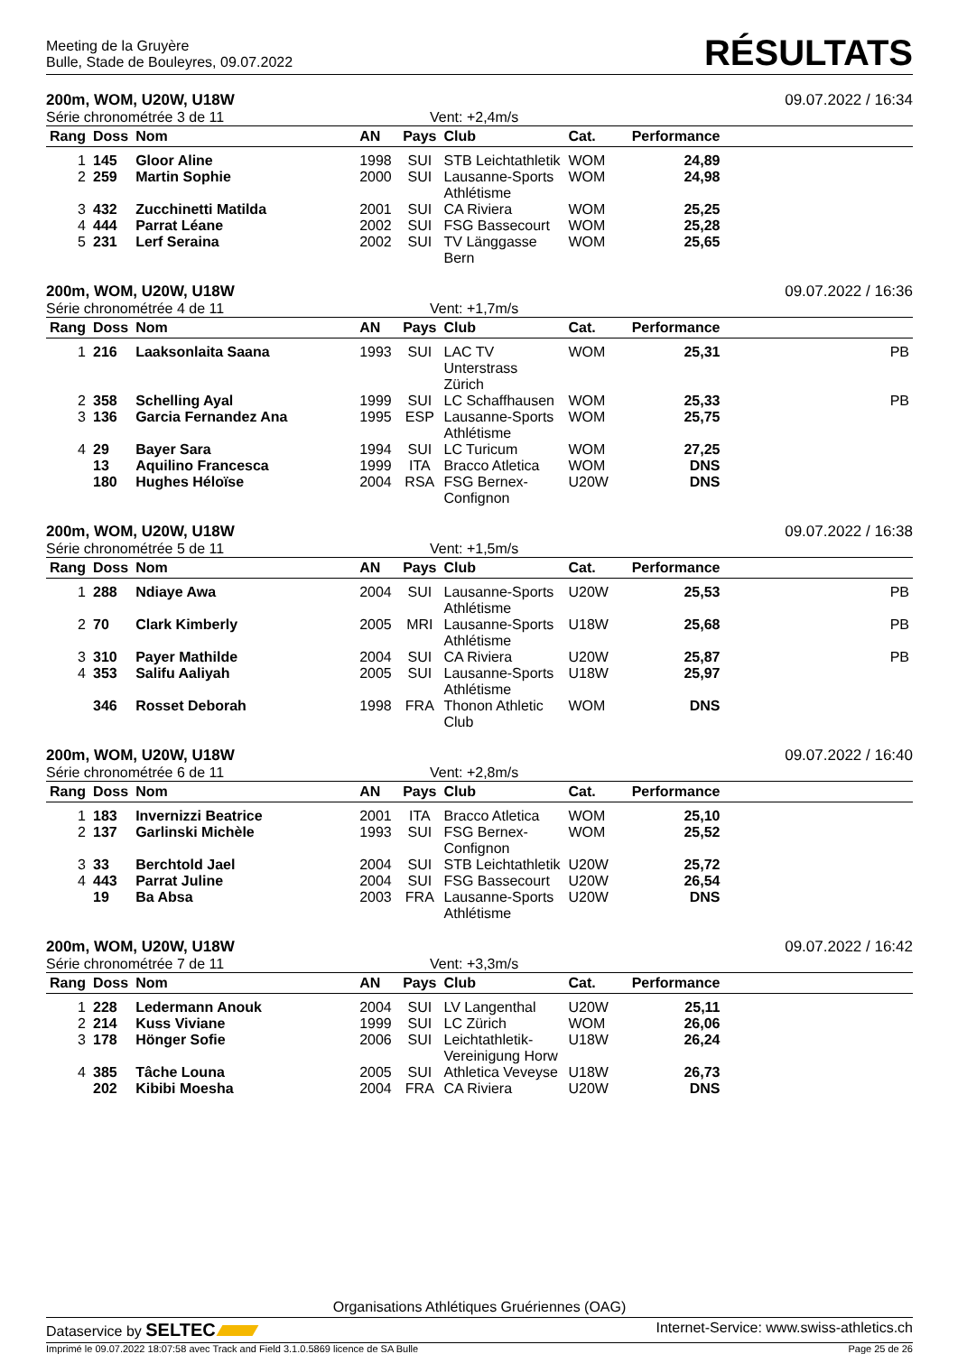Meeting de la Gruyère
Bulle, Stade de Bouleyres, 09.07.2022
RÉSULTATS
200m, WOM, U20W, U18W 09.07.2022 / 16:34
Série chronométrée 3 de 11 Vent: +2,4m/s
| Rang | Doss | Nom | AN | Pays | Club | Cat. | Performance | |
| --- | --- | --- | --- | --- | --- | --- | --- | --- |
| 1 | 145 | Gloor Aline | 1998 | SUI | STB Leichtathletik | WOM | 24,89 | |
| 2 | 259 | Martin Sophie | 2000 | SUI | Lausanne-Sports Athlétisme | WOM | 24,98 | |
| 3 | 432 | Zucchinetti Matilda | 2001 | SUI | CA Riviera | WOM | 25,25 | |
| 4 | 444 | Parrat Léane | 2002 | SUI | FSG Bassecourt | WOM | 25,28 | |
| 5 | 231 | Lerf Seraina | 2002 | SUI | TV Länggasse Bern | WOM | 25,65 | |
200m, WOM, U20W, U18W 09.07.2022 / 16:36
Série chronométrée 4 de 11 Vent: +1,7m/s
| Rang | Doss | Nom | AN | Pays | Club | Cat. | Performance | |
| --- | --- | --- | --- | --- | --- | --- | --- | --- |
| 1 | 216 | Laaksonlaita Saana | 1993 | SUI | LAC TV Unterstrass Zürich | WOM | 25,31 | PB |
| 2 | 358 | Schelling Ayal | 1999 | SUI | LC Schaffhausen | WOM | 25,33 | PB |
| 3 | 136 | Garcia Fernandez Ana | 1995 | ESP | Lausanne-Sports Athlétisme | WOM | 25,75 | |
| 4 | 29 | Bayer Sara | 1994 | SUI | LC Turicum | WOM | 27,25 | |
| | 13 | Aquilino Francesca | 1999 | ITA | Bracco Atletica | WOM | DNS | |
| | 180 | Hughes Héloïse | 2004 | RSA | FSG Bernex-Confignon | U20W | DNS | |
200m, WOM, U20W, U18W 09.07.2022 / 16:38
Série chronométrée 5 de 11 Vent: +1,5m/s
| Rang | Doss | Nom | AN | Pays | Club | Cat. | Performance | |
| --- | --- | --- | --- | --- | --- | --- | --- | --- |
| 1 | 288 | Ndiaye Awa | 2004 | SUI | Lausanne-Sports Athlétisme | U20W | 25,53 | PB |
| 2 | 70 | Clark Kimberly | 2005 | MRI | Lausanne-Sports Athlétisme | U18W | 25,68 | PB |
| 3 | 310 | Payer Mathilde | 2004 | SUI | CA Riviera | U20W | 25,87 | PB |
| 4 | 353 | Salifu Aaliyah | 2005 | SUI | Lausanne-Sports Athlétisme | U18W | 25,97 | |
| | 346 | Rosset Deborah | 1998 | FRA | Thonon Athletic Club | WOM | DNS | |
200m, WOM, U20W, U18W 09.07.2022 / 16:40
Série chronométrée 6 de 11 Vent: +2,8m/s
| Rang | Doss | Nom | AN | Pays | Club | Cat. | Performance | |
| --- | --- | --- | --- | --- | --- | --- | --- | --- |
| 1 | 183 | Invernizzi Beatrice | 2001 | ITA | Bracco Atletica | WOM | 25,10 | |
| 2 | 137 | Garlinski Michèle | 1993 | SUI | FSG Bernex-Confignon | WOM | 25,52 | |
| 3 | 33 | Berchtold Jael | 2004 | SUI | STB Leichtathletik | U20W | 25,72 | |
| 4 | 443 | Parrat Juline | 2004 | SUI | FSG Bassecourt | U20W | 26,54 | |
| | 19 | Ba Absa | 2003 | FRA | Lausanne-Sports Athlétisme | U20W | DNS | |
200m, WOM, U20W, U18W 09.07.2022 / 16:42
Série chronométrée 7 de 11 Vent: +3,3m/s
| Rang | Doss | Nom | AN | Pays | Club | Cat. | Performance | |
| --- | --- | --- | --- | --- | --- | --- | --- | --- |
| 1 | 228 | Ledermann Anouk | 2004 | SUI | LV Langenthal | U20W | 25,11 | |
| 2 | 214 | Kuss Viviane | 1999 | SUI | LC Zürich | WOM | 26,06 | |
| 3 | 178 | Hönger Sofie | 2006 | SUI | Leichtathletik-Vereinigung Horw | U18W | 26,24 | |
| 4 | 385 | Tâche Louna | 2005 | SUI | Athletica Veveyse | U18W | 26,73 | |
| | 202 | Kibibi Moesha | 2004 | FRA | CA Riviera | U20W | DNS | |
Organisations Athlétiques Gruériennes (OAG)
Dataservice by SELTEC Internet-Service: www.swiss-athletics.ch
Imprimé le 09.07.2022 18:07:58 avec Track and Field 3.1.0.5869 licence de SA Bulle Page 25 de 26